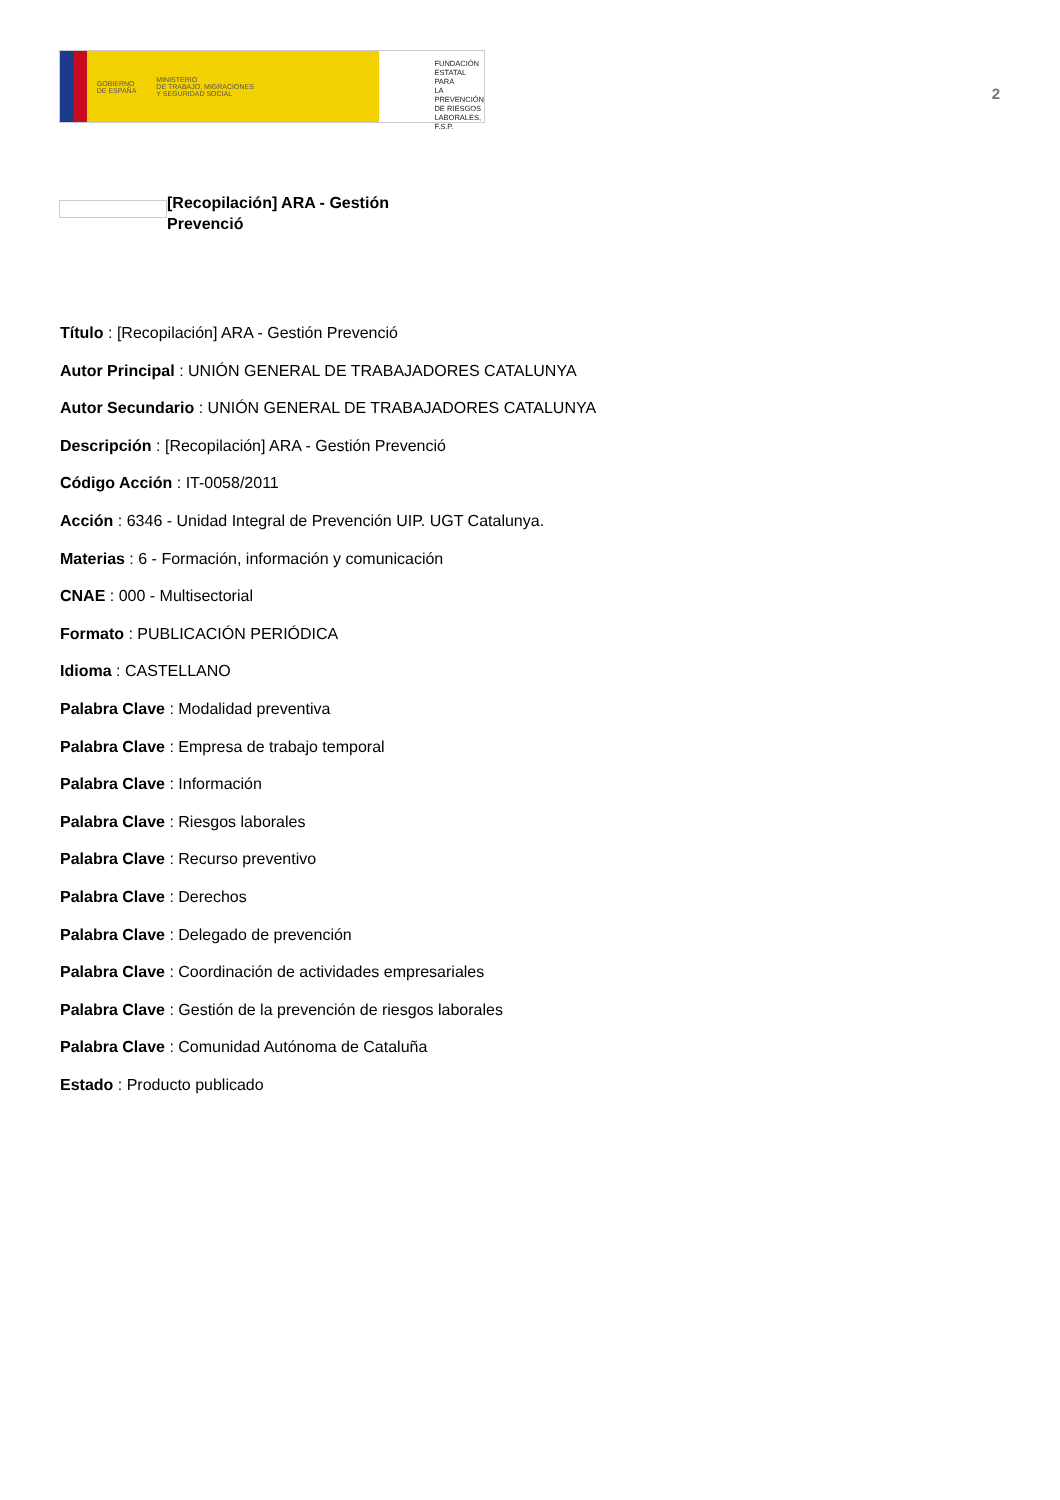GOBIERNO
DE ESPAÑA MINISTERIO
DE TRABAJO, MIGRACIONES
Y SEGURIDAD SOCIAL
FUNDACIÓN
ESTATAL PARA
LA PREVENCIÓN
DE RIESGOS
LABORALES, F.S.P.
2
[Recopilación] ARA - Gestión Prevenció
Título : [Recopilación] ARA - Gestión Prevenció
Autor Principal : UNIÓN GENERAL DE TRABAJADORES CATALUNYA
Autor Secundario : UNIÓN GENERAL DE TRABAJADORES CATALUNYA
Descripción : [Recopilación] ARA - Gestión Prevenció
Código Acción : IT-0058/2011
Acción : 6346 - Unidad Integral de Prevención UIP. UGT Catalunya.
Materias : 6 - Formación, información y comunicación
CNAE : 000 - Multisectorial
Formato : PUBLICACIÓN PERIÓDICA
Idioma : CASTELLANO
Palabra Clave : Modalidad preventiva
Palabra Clave : Empresa de trabajo temporal
Palabra Clave : Información
Palabra Clave : Riesgos laborales
Palabra Clave : Recurso preventivo
Palabra Clave : Derechos
Palabra Clave : Delegado de prevención
Palabra Clave : Coordinación de actividades empresariales
Palabra Clave : Gestión de la prevención de riesgos laborales
Palabra Clave : Comunidad Autónoma de Cataluña
Estado : Producto publicado